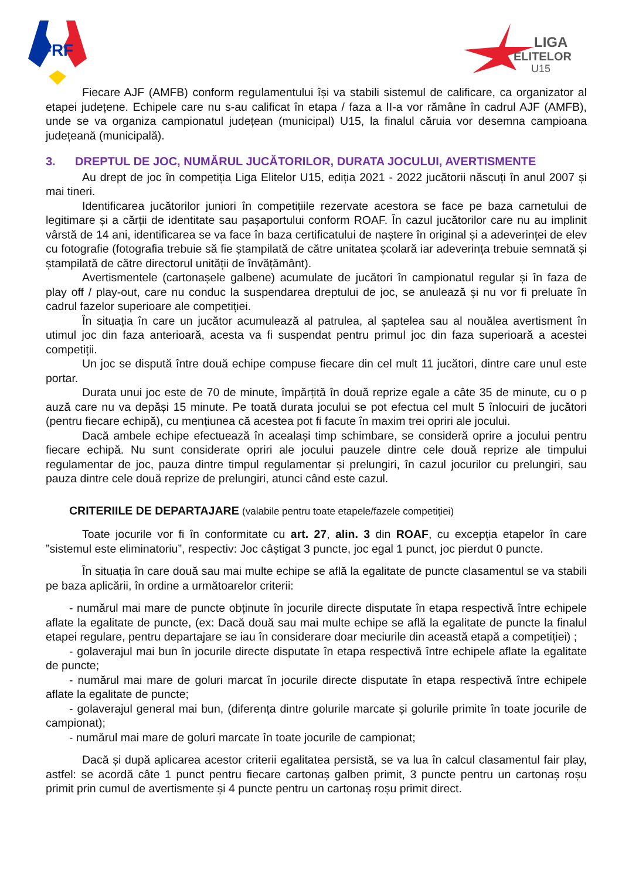FRF
LIGA
ELITELOR
U15
Fiecare AJF (AMFB) conform regulamentului își va stabili sistemul de calificare, ca organizator al etapei județene. Echipele care nu s-au calificat în etapa / faza a II-a vor rămâne în cadrul AJF (AMFB), unde se va organiza campionatul județean (municipal) U15, la finalul căruia vor desemna campioana județeană (municipală).
3. DREPTUL DE JOC, NUMĂRUL JUCĂTORILOR, DURATA JOCULUI, AVERTISMENTE
Au drept de joc în competiția Liga Elitelor U15, ediția 2021 - 2022 jucătorii născuți în anul 2007 și mai tineri.
Identificarea jucătorilor juniori în competițiile rezervate acestora se face pe baza carnetului de legitimare și a cărții de identitate sau pașaportului conform ROAF. În cazul jucătorilor care nu au implinit vârstă de 14 ani, identificarea se va face în baza certificatului de naștere în original și a adeverinței de elev cu fotografie (fotografia trebuie să fie ștampilată de către unitatea școlară iar adeverința trebuie semnată și ștampilată de către directorul unității de învățământ).
Avertismentele (cartonașele galbene) acumulate de jucători în campionatul regular și în faza de play off / play-out, care nu conduc la suspendarea dreptului de joc, se anulează și nu vor fi preluate în cadrul fazelor superioare ale competiției.
În situația în care un jucător acumulează al patrulea, al șaptelea sau al nouălea avertisment în utimul joc din faza anterioară, acesta va fi suspendat pentru primul joc din faza superioară a acestei competiții.
Un joc se dispută între două echipe compuse fiecare din cel mult 11 jucători, dintre care unul este portar.
Durata unui joc este de 70 de minute, împărțită în două reprize egale a câte 35 de minute, cu o p auză care nu va depăși 15 minute. Pe toată durata jocului se pot efectua cel mult 5 înlocuiri de jucători (pentru fiecare echipă), cu mențiunea că acestea pot fi facute în maxim trei opriri ale jocului.
Dacă ambele echipe efectuează în acealași timp schimbare, se consideră oprire a jocului pentru fiecare echipă. Nu sunt considerate opriri ale jocului pauzele dintre cele două reprize ale timpului regulamentar de joc, pauza dintre timpul regulamentar și prelungiri, în cazul jocurilor cu prelungiri, sau pauza dintre cele două reprize de prelungiri, atunci când este cazul.
CRITERIILE DE DEPARTAJARE (valabile pentru toate etapele/fazele competiției)
Toate jocurile vor fi în conformitate cu art. 27, alin. 3 din ROAF, cu excepția etapelor în care ”sistemul este eliminatoriu”, respectiv: Joc câștigat 3 puncte, joc egal 1 punct, joc pierdut 0 puncte.
În situația în care două sau mai multe echipe se află la egalitate de puncte clasamentul se va stabili pe baza aplicării, în ordine a următoarelor criterii:
- numărul mai mare de puncte obținute în jocurile directe disputate în etapa respectivă între echipele aflate la egalitate de puncte, (ex: Dacă două sau mai multe echipe se află la egalitate de puncte la finalul etapei regulare, pentru departajare se iau în considerare doar meciurile din această etapă a competiției) ;
- golaverajul mai bun în jocurile directe disputate în etapa respectivă între echipele aflate la egalitate de puncte;
- numărul mai mare de goluri marcat în jocurile directe disputate în etapa respectivă între echipele aflate la egalitate de puncte;
- golaverajul general mai bun, (diferența dintre golurile marcate și golurile primite în toate jocurile de campionat);
- numărul mai mare de goluri marcate în toate jocurile de campionat;
Dacă și după aplicarea acestor criterii egalitatea persistă, se va lua în calcul clasamentul fair play, astfel: se acordă câte 1 punct pentru fiecare cartonaș galben primit, 3 puncte pentru un cartonaș roșu primit prin cumul de avertismente și 4 puncte pentru un cartonaș roșu primit direct.